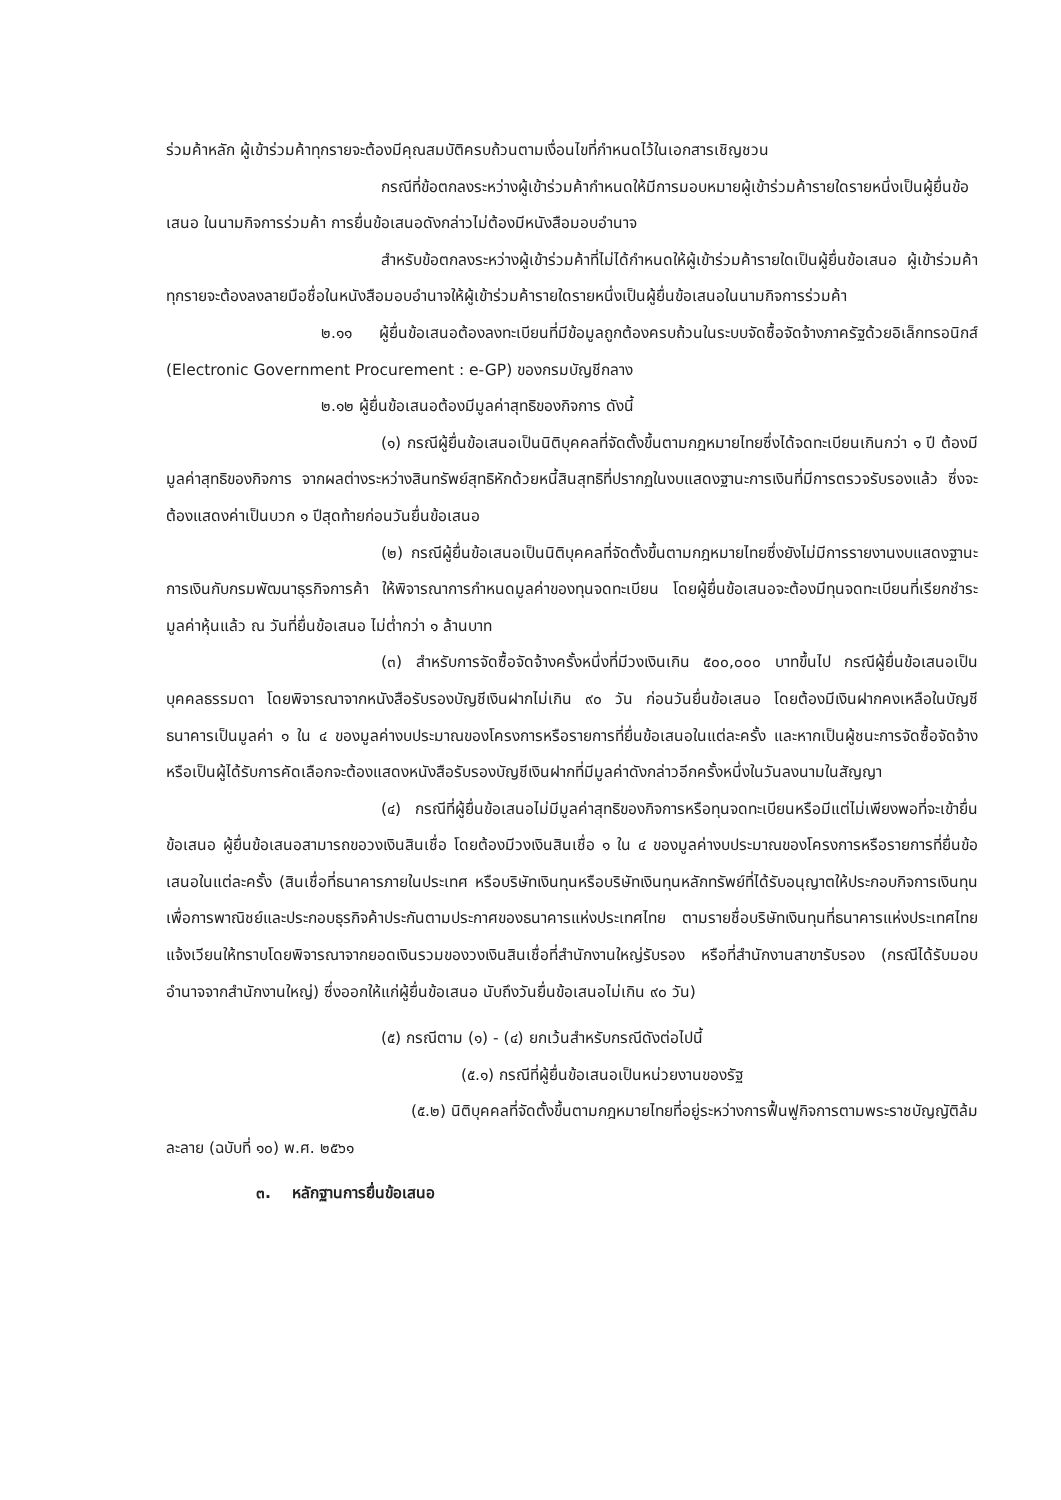ร่วมค้าหลัก ผู้เข้าร่วมค้าทุกรายจะต้องมีคุณสมบัติครบถ้วนตามเงื่อนไขที่กำหนดไว้ในเอกสารเชิญชวน
กรณีที่ข้อตกลงระหว่างผู้เข้าร่วมค้ากำหนดให้มีการมอบหมายผู้เข้าร่วมค้ารายใดรายหนึ่งเป็นผู้ยื่นข้อเสนอ ในนามกิจการร่วมค้า การยื่นข้อเสนอดังกล่าวไม่ต้องมีหนังสือมอบอำนาจ
สำหรับข้อตกลงระหว่างผู้เข้าร่วมค้าที่ไม่ได้กำหนดให้ผู้เข้าร่วมค้ารายใดเป็นผู้ยื่นข้อเสนอ ผู้เข้าร่วมค้าทุกรายจะต้องลงลายมือชื่อในหนังสือมอบอำนาจให้ผู้เข้าร่วมค้ารายใดรายหนึ่งเป็นผู้ยื่นข้อเสนอในนามกิจการร่วมค้า
๒.๑๑ ผู้ยื่นข้อเสนอต้องลงทะเบียนที่มีข้อมูลถูกต้องครบถ้วนในระบบจัดซื้อจัดจ้างภาครัฐด้วยอิเล็กทรอนิกส์ (Electronic Government Procurement : e-GP) ของกรมบัญชีกลาง
๒.๑๒ ผู้ยื่นข้อเสนอต้องมีมูลค่าสุทธิของกิจการ ดังนี้
(๑) กรณีผู้ยื่นข้อเสนอเป็นนิติบุคคลที่จัดตั้งขึ้นตามกฎหมายไทยซึ่งได้จดทะเบียนเกินกว่า ๑ ปี ต้องมีมูลค่าสุทธิของกิจการ จากผลต่างระหว่างสินทรัพย์สุทธิหักด้วยหนี้สินสุทธิที่ปรากฏในงบแสดงฐานะการเงินที่มีการตรวจรับรองแล้ว ซึ่งจะต้องแสดงค่าเป็นบวก ๑ ปีสุดท้ายก่อนวันยื่นข้อเสนอ
(๒) กรณีผู้ยื่นข้อเสนอเป็นนิติบุคคลที่จัดตั้งขึ้นตามกฎหมายไทยซึ่งยังไม่มีการรายงานงบแสดงฐานะการเงินกับกรมพัฒนาธุรกิจการค้า ให้พิจารณาการกำหนดมูลค่าของทุนจดทะเบียน โดยผู้ยื่นข้อเสนอจะต้องมีทุนจดทะเบียนที่เรียกชำระมูลค่าหุ้นแล้ว ณ วันที่ยื่นข้อเสนอ ไม่ต่ำกว่า ๑ ล้านบาท
(๓) สำหรับการจัดซื้อจัดจ้างครั้งหนึ่งที่มีวงเงินเกิน ๕๐๐,๐๐๐ บาทขึ้นไป กรณีผู้ยื่นข้อเสนอเป็นบุคคลธรรมดา โดยพิจารณาจากหนังสือรับรองบัญชีเงินฝากไม่เกิน ๙๐ วัน ก่อนวันยื่นข้อเสนอ โดยต้องมีเงินฝากคงเหลือในบัญชีธนาคารเป็นมูลค่า ๑ ใน ๔ ของมูลค่างบประมาณของโครงการหรือรายการที่ยื่นข้อเสนอในแต่ละครั้ง และหากเป็นผู้ชนะการจัดซื้อจัดจ้างหรือเป็นผู้ได้รับการคัดเลือกจะต้องแสดงหนังสือรับรองบัญชีเงินฝากที่มีมูลค่าดังกล่าวอีกครั้งหนึ่งในวันลงนามในสัญญา
(๔) กรณีที่ผู้ยื่นข้อเสนอไม่มีมูลค่าสุทธิของกิจการหรือทุนจดทะเบียนหรือมีแต่ไม่เพียงพอที่จะเข้ายื่นข้อเสนอ ผู้ยื่นข้อเสนอสามารถขอวงเงินสินเชื่อ โดยต้องมีวงเงินสินเชื่อ ๑ ใน ๔ ของมูลค่างบประมาณของโครงการหรือรายการที่ยื่นข้อเสนอในแต่ละครั้ง (สินเชื่อที่ธนาคารภายในประเทศ หรือบริษัทเงินทุนหรือบริษัทเงินทุนหลักทรัพย์ที่ได้รับอนุญาตให้ประกอบกิจการเงินทุนเพื่อการพาณิชย์และประกอบธุรกิจค้าประกันตามประกาศของธนาคารแห่งประเทศไทย ตามรายชื่อบริษัทเงินทุนที่ธนาคารแห่งประเทศไทยแจ้งเวียนให้ทราบโดยพิจารณาจากยอดเงินรวมของวงเงินสินเชื่อที่สำนักงานใหญ่รับรอง หรือที่สำนักงานสาขารับรอง (กรณีได้รับมอบอำนาจจากสำนักงานใหญ่) ซึ่งออกให้แก่ผู้ยื่นข้อเสนอ นับถึงวันยื่นข้อเสนอไม่เกิน ๙๐ วัน)
(๕) กรณีตาม (๑) - (๔) ยกเว้นสำหรับกรณีดังต่อไปนี้
(๕.๑) กรณีที่ผู้ยื่นข้อเสนอเป็นหน่วยงานของรัฐ
(๕.๒) นิติบุคคลที่จัดตั้งขึ้นตามกฎหมายไทยที่อยู่ระหว่างการฟื้นฟูกิจการตามพระราชบัญญัติล้มละลาย (ฉบับที่ ๑๐) พ.ศ. ๒๕๖๑
๓. หลักฐานการยื่นข้อเสนอ